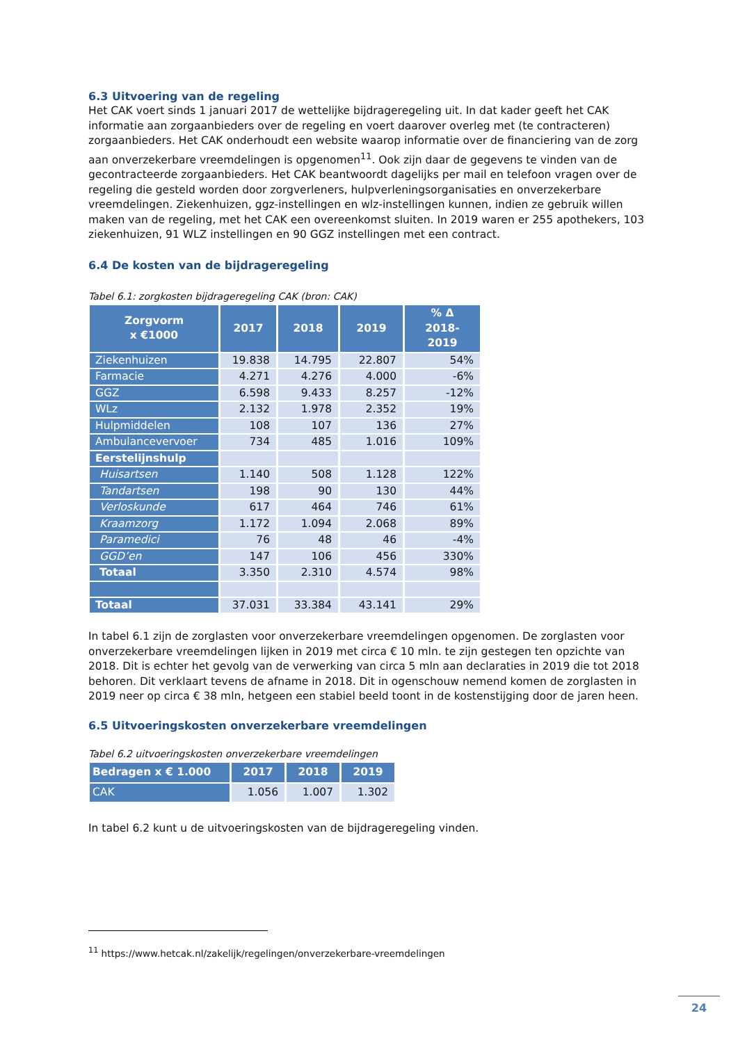6.3 Uitvoering van de regeling
Het CAK voert sinds 1 januari 2017 de wettelijke bijdrageregeling uit. In dat kader geeft het CAK informatie aan zorgaanbieders over de regeling en voert daarover overleg met (te contracteren) zorgaanbieders. Het CAK onderhoudt een website waarop informatie over de financiering van de zorg aan onverzekerbare vreemdelingen is opgenomen<sup>11</sup>. Ook zijn daar de gegevens te vinden van de gecontracteerde zorgaanbieders. Het CAK beantwoordt dagelijks per mail en telefoon vragen over de regeling die gesteld worden door zorgverleners, hulpverleningsorganisaties en onverzekerbare vreemdelingen. Ziekenhuizen, ggz-instellingen en wlz-instellingen kunnen, indien ze gebruik willen maken van de regeling, met het CAK een overeenkomst sluiten. In 2019 waren er 255 apothekers, 103 ziekenhuizen, 91 WLZ instellingen en 90 GGZ instellingen met een contract.
6.4 De kosten van de bijdrageregeling
Tabel 6.1: zorgkosten bijdrageregeling CAK (bron: CAK)
| Zorgvorm x €1000 | 2017 | 2018 | 2019 | % Δ 2018- 2019 |
| --- | --- | --- | --- | --- |
| Ziekenhuizen | 19.838 | 14.795 | 22.807 | 54% |
| Farmacie | 4.271 | 4.276 | 4.000 | -6% |
| GGZ | 6.598 | 9.433 | 8.257 | -12% |
| WLz | 2.132 | 1.978 | 2.352 | 19% |
| Hulpmiddelen | 108 | 107 | 136 | 27% |
| Ambulancevervoer | 734 | 485 | 1.016 | 109% |
| Eerstelijnshulp | | | | |
| Huisartsen | 1.140 | 508 | 1.128 | 122% |
| Tandartsen | 198 | 90 | 130 | 44% |
| Verloskunde | 617 | 464 | 746 | 61% |
| Kraamzorg | 1.172 | 1.094 | 2.068 | 89% |
| Paramedici | 76 | 48 | 46 | -4% |
| GGD’en | 147 | 106 | 456 | 330% |
| Totaal | 3.350 | 2.310 | 4.574 | 98% |
| Totaal | 37.031 | 33.384 | 43.141 | 29% |
In tabel 6.1 zijn de zorglasten voor onverzekerbare vreemdelingen opgenomen. De zorglasten voor onverzekerbare vreemdelingen lijken in 2019 met circa € 10 mln. te zijn gestegen ten opzichte van 2018. Dit is echter het gevolg van de verwerking van circa 5 mln aan declaraties in 2019 die tot 2018 behoren. Dit verklaart tevens de afname in 2018. Dit in ogenschouw nemend komen de zorglasten in 2019 neer op circa € 38 mln, hetgeen een stabiel beeld toont in de kostenstijging door de jaren heen.
6.5 Uitvoeringskosten onverzekerbare vreemdelingen
Tabel 6.2 uitvoeringskosten onverzekerbare vreemdelingen
| Bedragen x € 1.000 | 2017 | 2018 | 2019 |
| --- | --- | --- | --- |
| CAK | 1.056 | 1.007 | 1.302 |
In tabel 6.2 kunt u de uitvoeringskosten van de bijdrageregeling vinden.
<sup>11</sup> https://www.hetcak.nl/zakelijk/regelingen/onverzekerbare-vreemdelingen
24